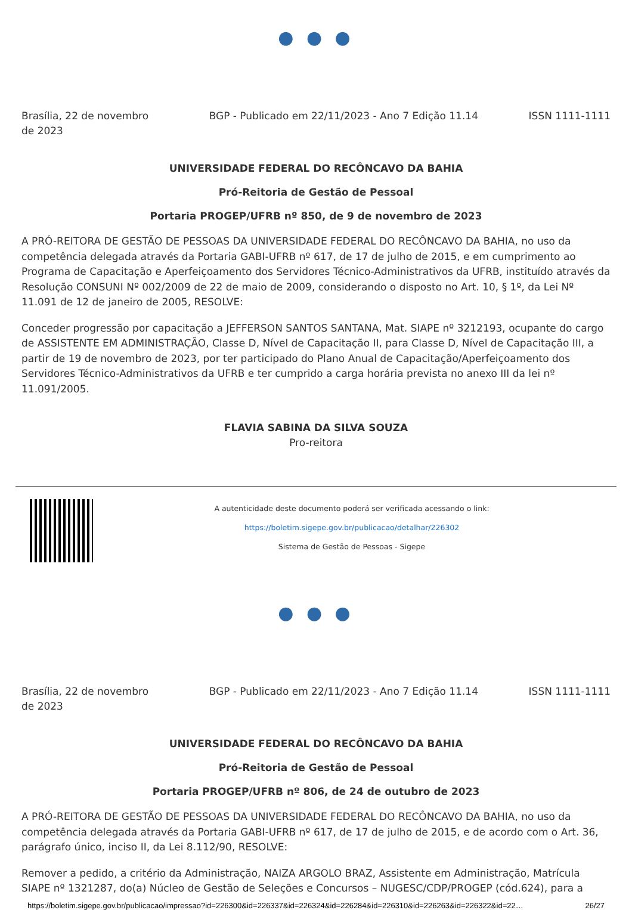● ● ●
Brasília, 22 de novembro de 2023
BGP - Publicado em 22/11/2023 - Ano 7 Edição 11.14
ISSN 1111-1111
UNIVERSIDADE FEDERAL DO RECÔNCAVO DA BAHIA
Pró-Reitoria de Gestão de Pessoal
Portaria PROGEP/UFRB nº 850, de 9 de novembro de 2023
A PRÓ-REITORA DE GESTÃO DE PESSOAS DA UNIVERSIDADE FEDERAL DO RECÔNCAVO DA BAHIA, no uso da competência delegada através da Portaria GABI-UFRB nº 617, de 17 de julho de 2015, e em cumprimento ao Programa de Capacitação e Aperfeiçoamento dos Servidores Técnico-Administrativos da UFRB, instituído através da Resolução CONSUNI Nº 002/2009 de 22 de maio de 2009, considerando o disposto no Art. 10, § 1º, da Lei Nº 11.091 de 12 de janeiro de 2005, RESOLVE:
Conceder progressão por capacitação a JEFFERSON SANTOS SANTANA, Mat. SIAPE nº 3212193, ocupante do cargo de ASSISTENTE EM ADMINISTRAÇÃO, Classe D, Nível de Capacitação II, para Classe D, Nível de Capacitação III, a partir de 19 de novembro de 2023, por ter participado do Plano Anual de Capacitação/Aperfeiçoamento dos Servidores Técnico-Administrativos da UFRB e ter cumprido a carga horária prevista no anexo III da lei nº 11.091/2005.
FLAVIA SABINA DA SILVA SOUZA
Pro-reitora
A autenticidade deste documento poderá ser verificada acessando o link:
https://boletim.sigepe.gov.br/publicacao/detalhar/226302
Sistema de Gestão de Pessoas - Sigepe
● ● ●
Brasília, 22 de novembro de 2023
BGP - Publicado em 22/11/2023 - Ano 7 Edição 11.14
ISSN 1111-1111
UNIVERSIDADE FEDERAL DO RECÔNCAVO DA BAHIA
Pró-Reitoria de Gestão de Pessoal
Portaria PROGEP/UFRB nº 806, de 24 de outubro de 2023
A PRÓ-REITORA DE GESTÃO DE PESSOAS DA UNIVERSIDADE FEDERAL DO RECÔNCAVO DA BAHIA, no uso da competência delegada através da Portaria GABI-UFRB nº 617, de 17 de julho de 2015, e de acordo com o Art. 36, parágrafo único, inciso II, da Lei 8.112/90, RESOLVE:
Remover a pedido, a critério da Administração, NAIZA ARGOLO BRAZ, Assistente em Administração, Matrícula SIAPE nº 1321287, do(a) Núcleo de Gestão de Seleções e Concursos – NUGESC/CDP/PROGEP (cód.624), para a
https://boletim.sigepe.gov.br/publicacao/impressao?id=226300&id=226337&id=226324&id=226284&id=226310&id=226263&id=226322&id=22… 26/27